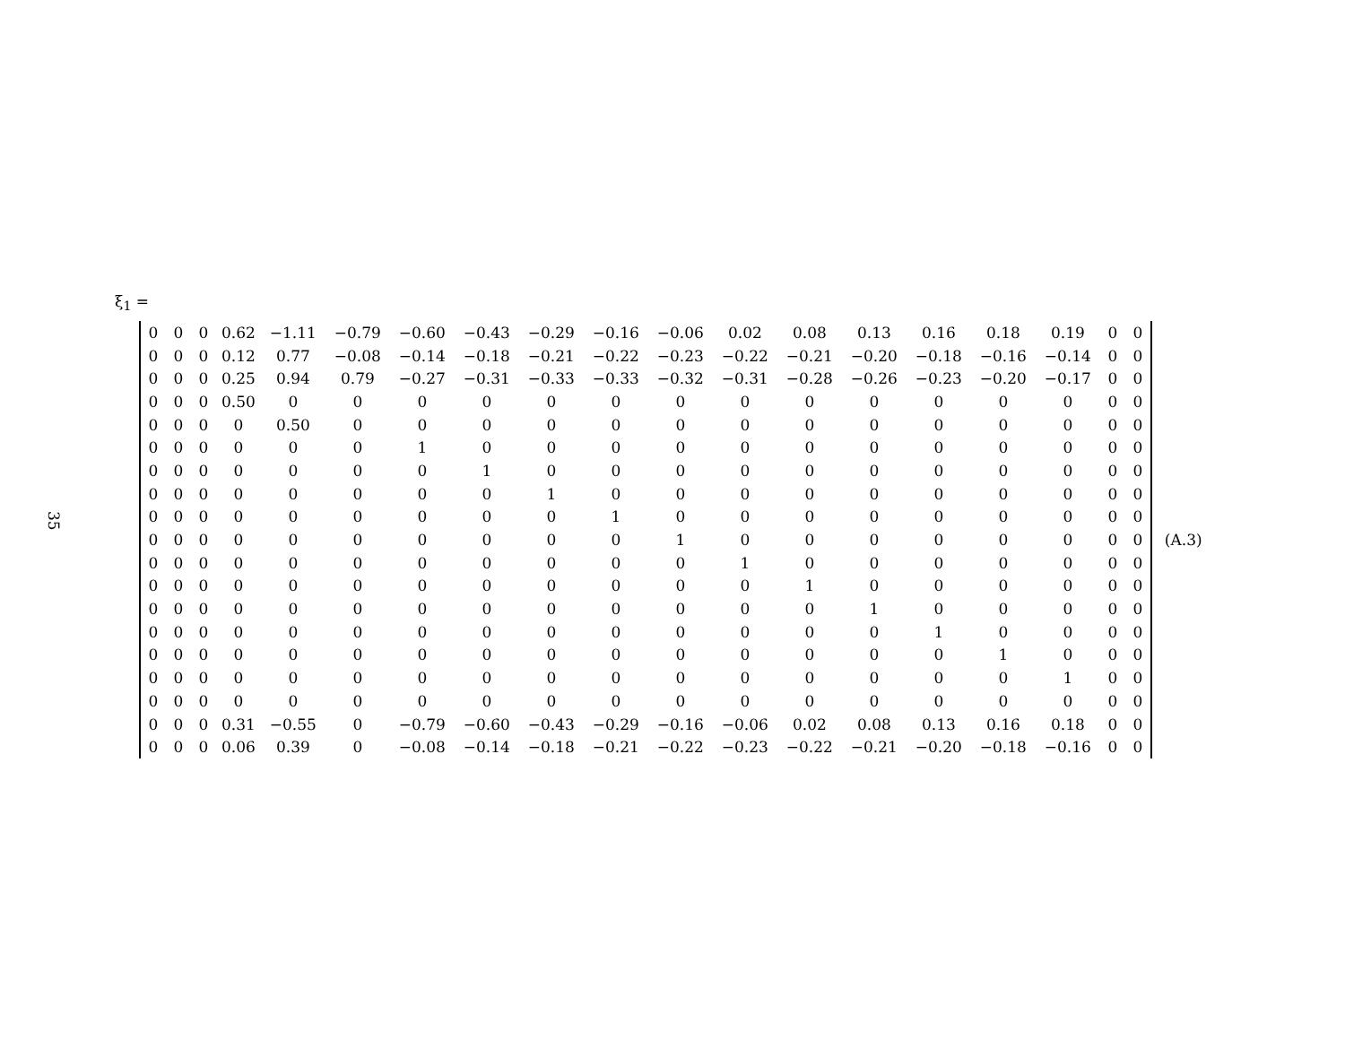35
ξ<sub>1</sub> =
| 0 | 0 | 0 | 0.62 | −1.11 | −0.79 | −0.60 | −0.43 | −0.29 | −0.16 | −0.06 | 0.02 | 0.08 | 0.13 | 0.16 | 0.18 | 0.19 | 0 | 0 |
| 0 | 0 | 0 | 0.12 | 0.77 | −0.08 | −0.14 | −0.18 | −0.21 | −0.22 | −0.23 | −0.22 | −0.21 | −0.20 | −0.18 | −0.16 | −0.14 | 0 | 0 |
| 0 | 0 | 0 | 0.25 | 0.94 | 0.79 | −0.27 | −0.31 | −0.33 | −0.33 | −0.32 | −0.31 | −0.28 | −0.26 | −0.23 | −0.20 | −0.17 | 0 | 0 |
| 0 | 0 | 0 | 0.50 | 0 | 0 | 0 | 0 | 0 | 0 | 0 | 0 | 0 | 0 | 0 | 0 | 0 | 0 | 0 |
| 0 | 0 | 0 | 0 | 0.50 | 0 | 0 | 0 | 0 | 0 | 0 | 0 | 0 | 0 | 0 | 0 | 0 | 0 | 0 |
| 0 | 0 | 0 | 0 | 0 | 0 | 1 | 0 | 0 | 0 | 0 | 0 | 0 | 0 | 0 | 0 | 0 | 0 | 0 |
| 0 | 0 | 0 | 0 | 0 | 0 | 0 | 1 | 0 | 0 | 0 | 0 | 0 | 0 | 0 | 0 | 0 | 0 | 0 |
| 0 | 0 | 0 | 0 | 0 | 0 | 0 | 0 | 1 | 0 | 0 | 0 | 0 | 0 | 0 | 0 | 0 | 0 | 0 |
| 0 | 0 | 0 | 0 | 0 | 0 | 0 | 0 | 0 | 1 | 0 | 0 | 0 | 0 | 0 | 0 | 0 | 0 | 0 |
| 0 | 0 | 0 | 0 | 0 | 0 | 0 | 0 | 0 | 0 | 1 | 0 | 0 | 0 | 0 | 0 | 0 | 0 | 0 |
| 0 | 0 | 0 | 0 | 0 | 0 | 0 | 0 | 0 | 0 | 0 | 1 | 0 | 0 | 0 | 0 | 0 | 0 | 0 |
| 0 | 0 | 0 | 0 | 0 | 0 | 0 | 0 | 0 | 0 | 0 | 0 | 1 | 0 | 0 | 0 | 0 | 0 | 0 |
| 0 | 0 | 0 | 0 | 0 | 0 | 0 | 0 | 0 | 0 | 0 | 0 | 0 | 1 | 0 | 0 | 0 | 0 | 0 |
| 0 | 0 | 0 | 0 | 0 | 0 | 0 | 0 | 0 | 0 | 0 | 0 | 0 | 0 | 1 | 0 | 0 | 0 | 0 |
| 0 | 0 | 0 | 0 | 0 | 0 | 0 | 0 | 0 | 0 | 0 | 0 | 0 | 0 | 0 | 1 | 0 | 0 | 0 |
| 0 | 0 | 0 | 0 | 0 | 0 | 0 | 0 | 0 | 0 | 0 | 0 | 0 | 0 | 0 | 0 | 1 | 0 | 0 |
| 0 | 0 | 0 | 0 | 0 | 0 | 0 | 0 | 0 | 0 | 0 | 0 | 0 | 0 | 0 | 0 | 0 | 0 | 0 |
| 0 | 0 | 0 | 0.31 | −0.55 | 0 | −0.79 | −0.60 | −0.43 | −0.29 | −0.16 | −0.06 | 0.02 | 0.08 | 0.13 | 0.16 | 0.18 | 0 | 0 |
| 0 | 0 | 0 | 0.06 | 0.39 | 0 | −0.08 | −0.14 | −0.18 | −0.21 | −0.22 | −0.23 | −0.22 | −0.21 | −0.20 | −0.18 | −0.16 | 0 | 0 |
(A.3)